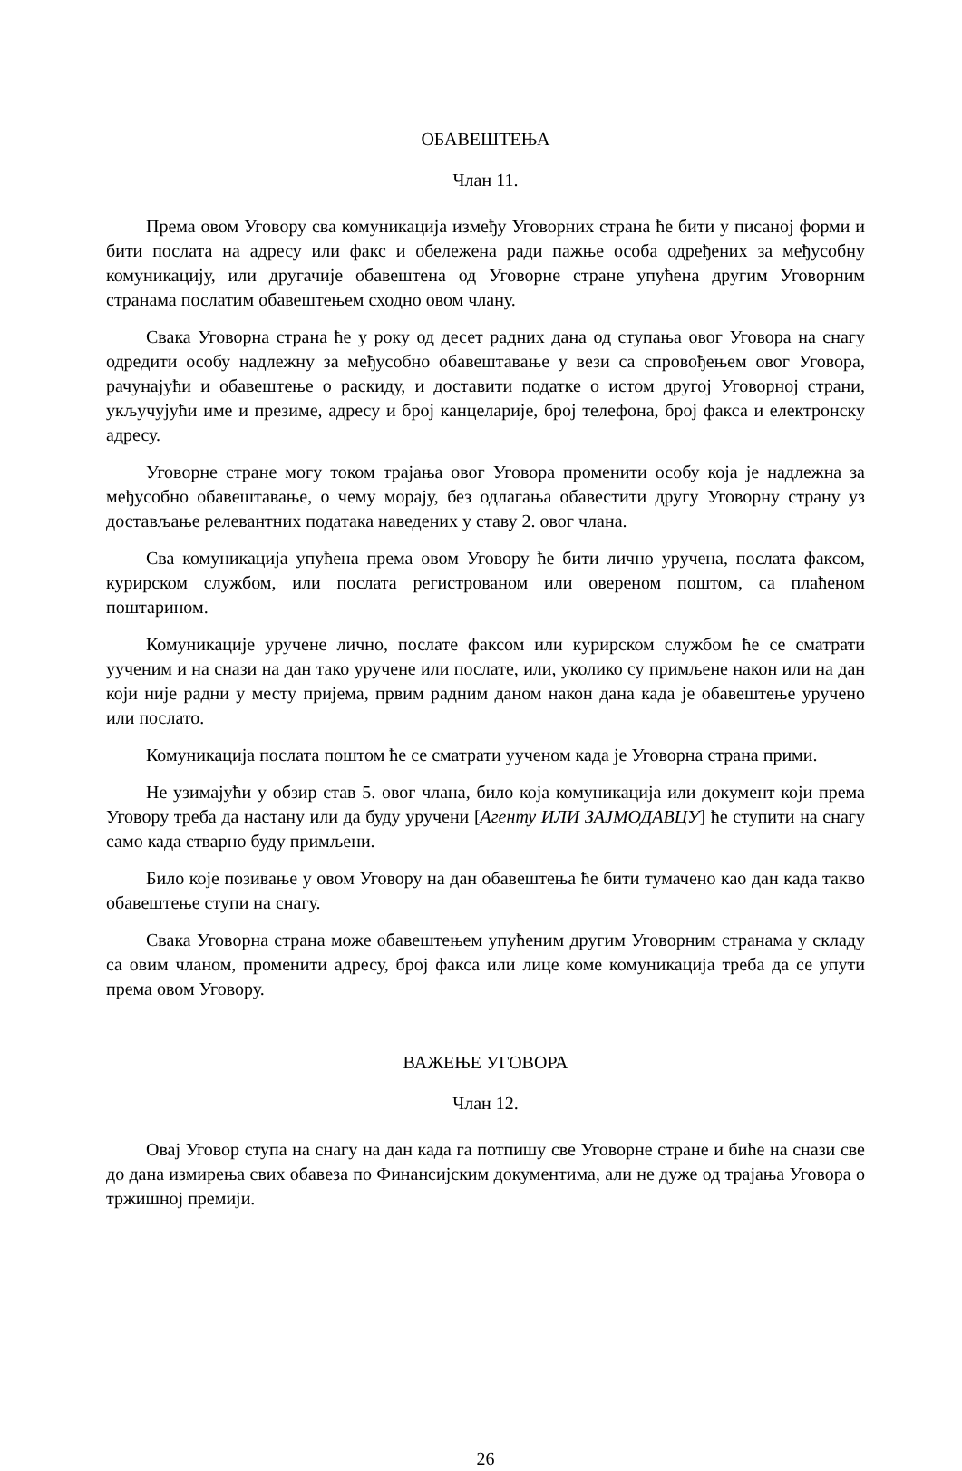ОБАВЕШТЕЊА
Члан 11.
Према овом Уговору сва комуникација између Уговорних страна ће бити у писаној форми и бити послата на адресу или факс и обележена ради пажње особа одређених за међусобну комуникацију, или другачије обавештена од Уговорне стране упућена другим Уговорним странама послатим обавештењем сходно овом члану.
Свака Уговорна страна ће у року од десет радних дана од ступања овог Уговора на снагу одредити особу надлежну за међусобно обавештавање у вези са спровођењем овог Уговора, рачунајући и обавештење о раскиду, и доставити податке о истом другој Уговорној страни, укључујући име и презиме, адресу и број канцеларије, број телефона, број факса и електронску адресу.
Уговорне стране могу током трајања овог Уговора променити особу која је надлежна за међусобно обавештавање, о чему морају, без одлагања обавестити другу Уговорну страну уз достављање релевантних података наведених у ставу 2. овог члана.
Сва комуникација упућена према овом Уговору ће бити лично уручена, послата факсом, курирском службом, или послата регистрованом или овереном поштом, са плаћеном поштарином.
Комуникације уручене лично, послате факсом или курирском службом ће се сматрати уученим и на снази на дан тако уручене или послате, или, уколико су примљене након или на дан који није радни у месту пријема, првим радним даном након дана када је обавештење уручено или послато.
Комуникација послата поштом ће се сматрати уученом када је Уговорна страна прими.
Не узимајући у обзир став 5. овог члана, било која комуникација или документ који према Уговору треба да настану или да буду уручени [Агенту ИЛИ ЗАЈМОДАВЦУ] ће ступити на снагу само када стварно буду примљени.
Било које позивање у овом Уговору на дан обавештења ће бити тумачено као дан када такво обавештење ступи на снагу.
Свака Уговорна страна може обавештењем упућеним другим Уговорним странама у складу са овим чланом, променити адресу, број факса или лице коме комуникација треба да се упути према овом Уговору.
ВАЖЕЊЕ УГОВОРА
Члан 12.
Овај Уговор ступа на снагу на дан када га потпишу све Уговорне стране и биће на снази све до дана измирења свих обавеза по Финансијским документима, али не дуже од трајања Уговора о тржишној премији.
26